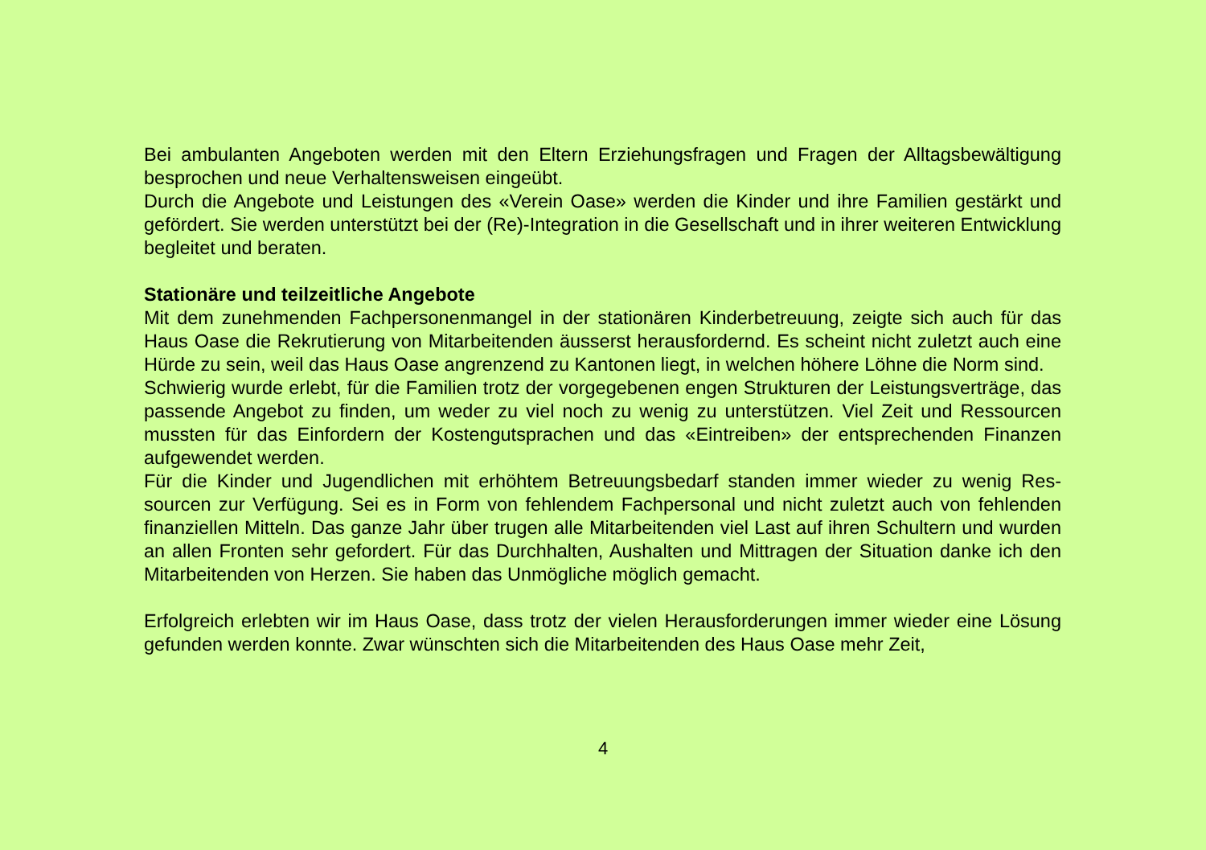Bei ambulanten Angeboten werden mit den Eltern Erziehungsfragen und Fragen der Alltagsbewältigung besprochen und neue Verhaltensweisen eingeübt.
Durch die Angebote und Leistungen des «Verein Oase» werden die Kinder und ihre Familien gestärkt und gefördert. Sie werden unterstützt bei der (Re)-Integration in die Gesellschaft und in ihrer weiteren Entwicklung begleitet und beraten.
Stationäre und teilzeitliche Angebote
Mit dem zunehmenden Fachpersonenmangel in der stationären Kinderbetreuung, zeigte sich auch für das Haus Oase die Rekrutierung von Mitarbeitenden äusserst herausfordernd. Es scheint nicht zuletzt auch eine Hürde zu sein, weil das Haus Oase angrenzend zu Kantonen liegt, in welchen höhere Löhne die Norm sind.
Schwierig wurde erlebt, für die Familien trotz der vorgegebenen engen Strukturen der Leistungsver­träge, das passende Angebot zu finden, um weder zu viel noch zu wenig zu unterstützen. Viel Zeit und Ressourcen mussten für das Einfordern der Kostengutsprachen und das «Eintreiben» der entsprechen­den Finanzen aufgewendet werden.
Für die Kinder und Jugendlichen mit erhöhtem Betreuungsbedarf standen immer wieder zu wenig Res­sourcen zur Verfügung. Sei es in Form von fehlendem Fachpersonal und nicht zuletzt auch von fehlen­den finanziellen Mitteln. Das ganze Jahr über trugen alle Mitarbeitenden viel Last auf ihren Schultern und wurden an allen Fronten sehr gefordert. Für das Durchhalten, Aushalten und Mittragen der Situation danke ich den Mitarbeitenden von Herzen. Sie haben das Unmögliche möglich gemacht.
Erfolgreich erlebten wir im Haus Oase, dass trotz der vielen Herausforderungen immer wieder eine Lösung gefunden werden konnte. Zwar wünschten sich die Mitarbeitenden des Haus Oase mehr Zeit,
4